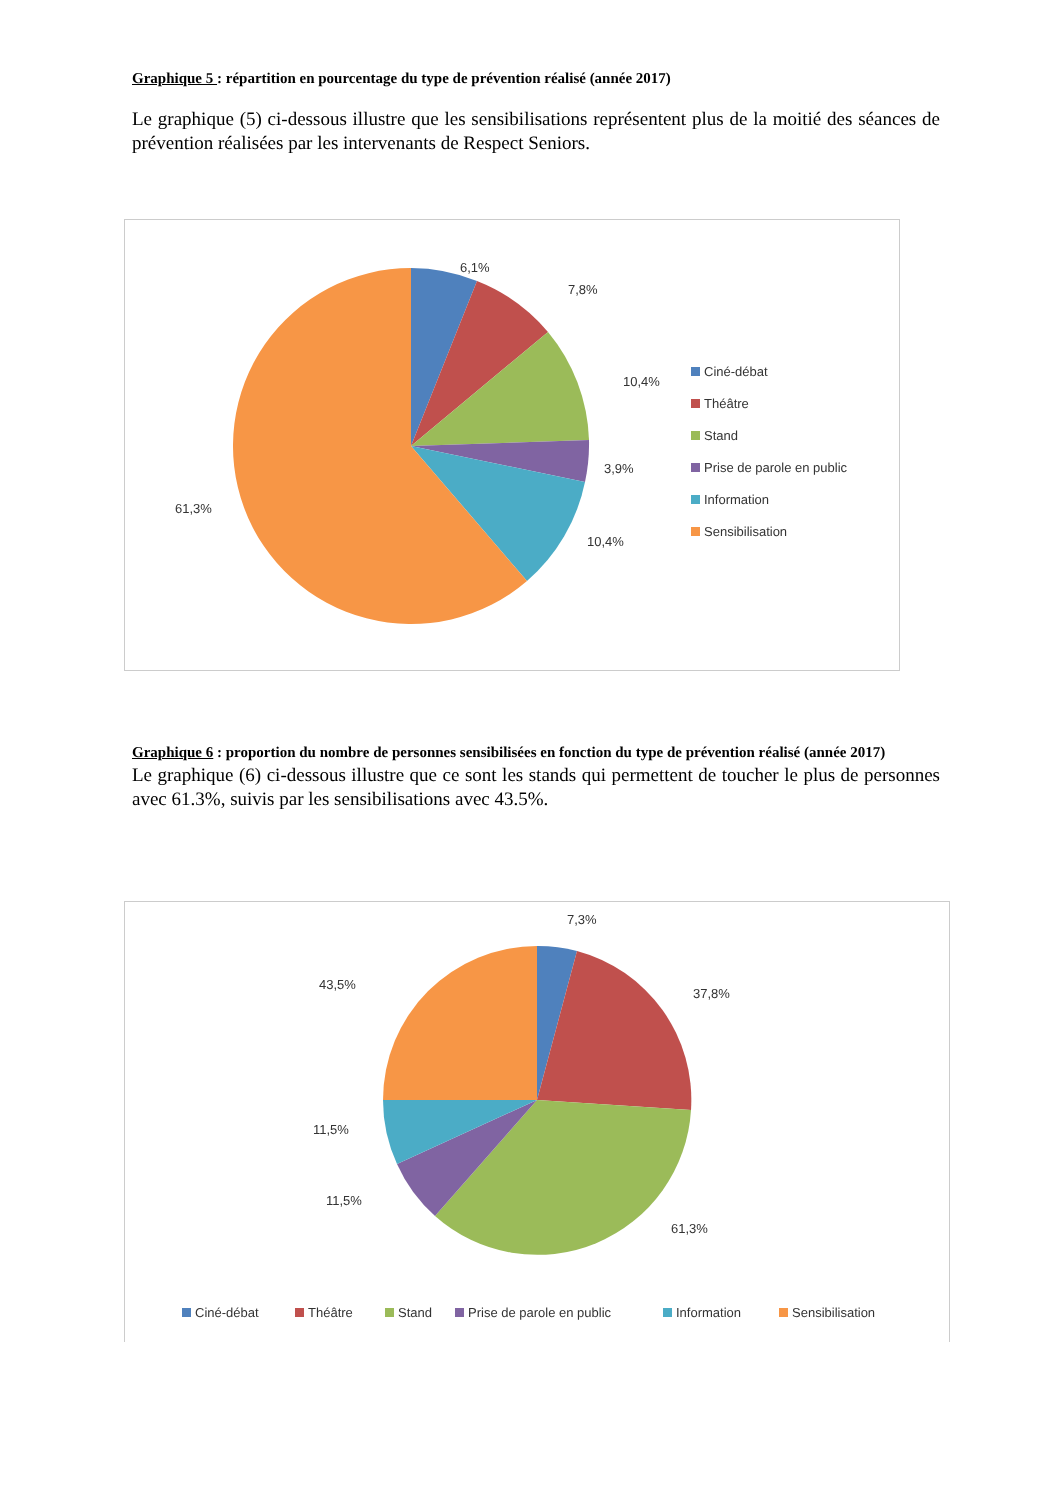Graphique 5 : répartition en pourcentage du type de prévention réalisé (année 2017)
Le graphique (5) ci-dessous illustre que les sensibilisations représentent plus de la moitié des séances de prévention réalisées par les intervenants de Respect Seniors.
6,1%
7,8%
10,4%
3,9%
10,4%
61,3%
Ciné-débat
Théâtre
Stand
Prise de parole en public
Information
Sensibilisation
Graphique 6 : proportion du nombre de personnes sensibilisées en fonction du type de prévention réalisé (année 2017)
Le graphique (6) ci-dessous illustre que ce sont les stands qui permettent de toucher le plus de personnes avec 61.3%, suivis par les sensibilisations avec 43.5%.
7,3%
37,8%
61,3%
43,5%
11,5%
11,5%
Ciné-débat
Théâtre
Stand
Prise de parole en public
Information
Sensibilisation